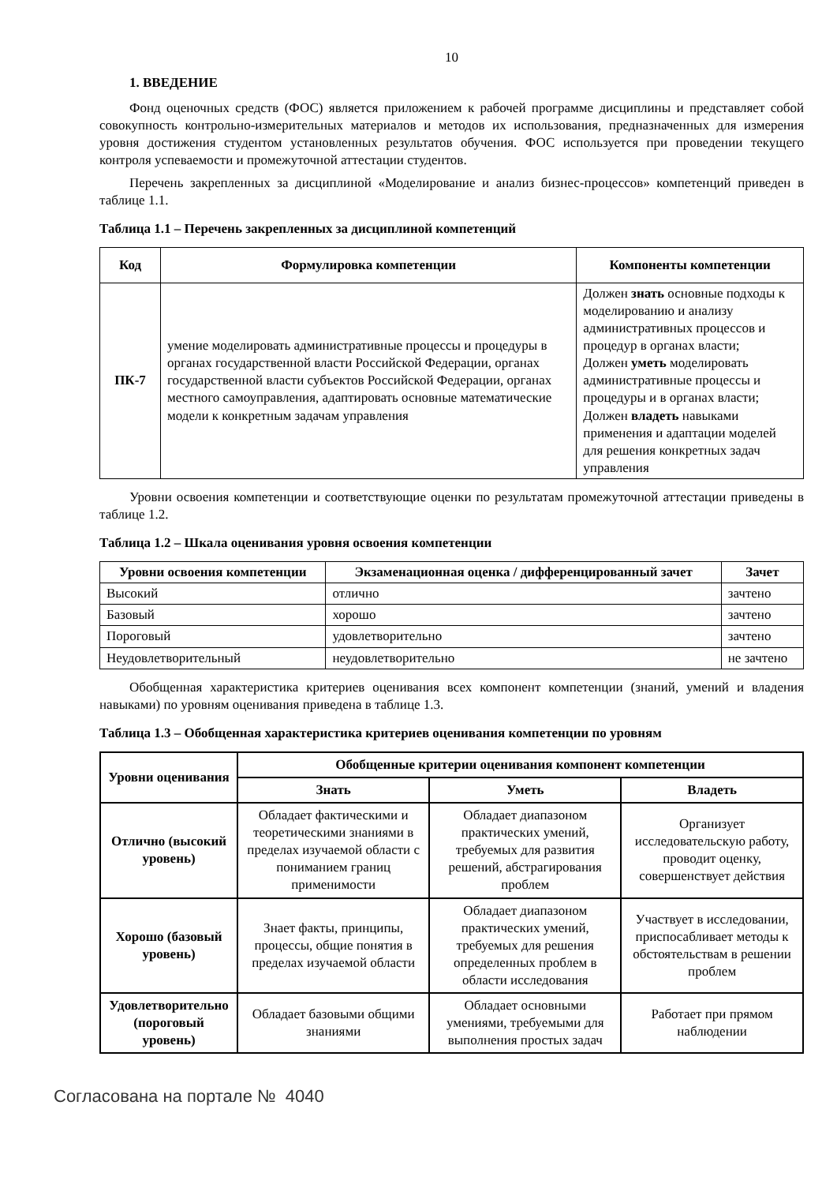10
1. ВВЕДЕНИЕ
Фонд оценочных средств (ФОС) является приложением к рабочей программе дисциплины и представляет собой совокупность контрольно-измерительных материалов и методов их использования, предназначенных для измерения уровня достижения студентом установленных результатов обучения. ФОС используется при проведении текущего контроля успеваемости и промежуточной аттестации студентов.
Перечень закрепленных за дисциплиной «Моделирование и анализ бизнес-процессов» компетенций приведен в таблице 1.1.
Таблица 1.1 – Перечень закрепленных за дисциплиной компетенций
| Код | Формулировка компетенции | Компоненты компетенции |
| --- | --- | --- |
| ПК-7 | умение моделировать административные процессы и процедуры в органах государственной власти Российской Федерации, органах государственной власти субъектов Российской Федерации, органах местного самоуправления, адаптировать основные математические модели к конкретным задачам управления | Должен знать основные подходы к моделированию и анализу административных процессов и процедур в органах власти; Должен уметь моделировать административные процессы и процедуры и в органах власти; Должен владеть навыками применения и адаптации моделей для решения конкретных задач управления |
Уровни освоения компетенции и соответствующие оценки по результатам промежуточной аттестации приведены в таблице 1.2.
Таблица 1.2 – Шкала оценивания уровня освоения компетенции
| Уровни освоения компетенции | Экзаменационная оценка / дифференцированный зачет | Зачет |
| --- | --- | --- |
| Высокий | отлично | зачтено |
| Базовый | хорошо | зачтено |
| Пороговый | удовлетворительно | зачтено |
| Неудовлетворительный | неудовлетворительно | не зачтено |
Обобщенная характеристика критериев оценивания всех компонент компетенции (знаний, умений и владения навыками) по уровням оценивания приведена в таблице 1.3.
Таблица 1.3 – Обобщенная характеристика критериев оценивания компетенции по уровням
| Уровни оценивания | Обобщенные критерии оценивания компонент компетенции | | |
| --- | --- | --- | --- |
| | Знать | Уметь | Владеть |
| Отлично (высокий уровень) | Обладает фактическими и теоретическими знаниями в пределах изучаемой области с пониманием границ применимости | Обладает диапазоном практических умений, требуемых для развития решений, абстрагирования проблем | Организует исследовательскую работу, проводит оценку, совершенствует действия |
| Хорошо (базовый уровень) | Знает факты, принципы, процессы, общие понятия в пределах изучаемой области | Обладает диапазоном практических умений, требуемых для решения определенных проблем в области исследования | Участвует в исследовании, приспосабливает методы к обстоятельствам в решении проблем |
| Удовлетворительно (пороговый уровень) | Обладает базовыми общими знаниями | Обладает основными умениями, требуемыми для выполнения простых задач | Работает при прямом наблюдении |
Согласована на портале № 4040